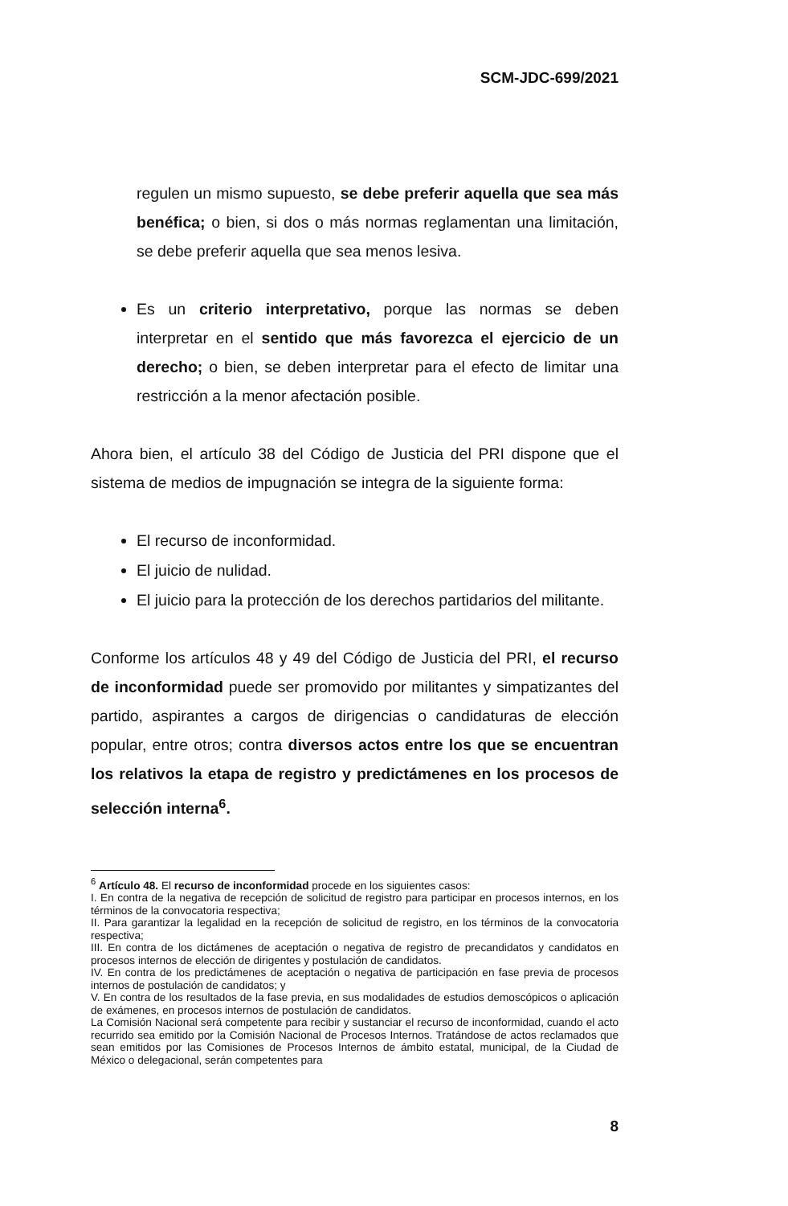SCM-JDC-699/2021
regulen un mismo supuesto, se debe preferir aquella que sea más benéfica; o bien, si dos o más normas reglamentan una limitación, se debe preferir aquella que sea menos lesiva.
Es un criterio interpretativo, porque las normas se deben interpretar en el sentido que más favorezca el ejercicio de un derecho; o bien, se deben interpretar para el efecto de limitar una restricción a la menor afectación posible.
Ahora bien, el artículo 38 del Código de Justicia del PRI dispone que el sistema de medios de impugnación se integra de la siguiente forma:
El recurso de inconformidad.
El juicio de nulidad.
El juicio para la protección de los derechos partidarios del militante.
Conforme los artículos 48 y 49 del Código de Justicia del PRI, el recurso de inconformidad puede ser promovido por militantes y simpatizantes del partido, aspirantes a cargos de dirigencias o candidaturas de elección popular, entre otros; contra diversos actos entre los que se encuentran los relativos la etapa de registro y predictámenes en los procesos de selección interna<sup>6</sup>.
<sup>6</sup> Artículo 48. El recurso de inconformidad procede en los siguientes casos:
I. En contra de la negativa de recepción de solicitud de registro para participar en procesos internos, en los términos de la convocatoria respectiva;
II. Para garantizar la legalidad en la recepción de solicitud de registro, en los términos de la convocatoria respectiva;
III. En contra de los dictámenes de aceptación o negativa de registro de precandidatos y candidatos en procesos internos de elección de dirigentes y postulación de candidatos.
IV. En contra de los predictámenes de aceptación o negativa de participación en fase previa de procesos internos de postulación de candidatos; y
V. En contra de los resultados de la fase previa, en sus modalidades de estudios demoscópicos o aplicación de exámenes, en procesos internos de postulación de candidatos.
La Comisión Nacional será competente para recibir y sustanciar el recurso de inconformidad, cuando el acto recurrido sea emitido por la Comisión Nacional de Procesos Internos. Tratándose de actos reclamados que sean emitidos por las Comisiones de Procesos Internos de ámbito estatal, municipal, de la Ciudad de México o delegacional, serán competentes para
8